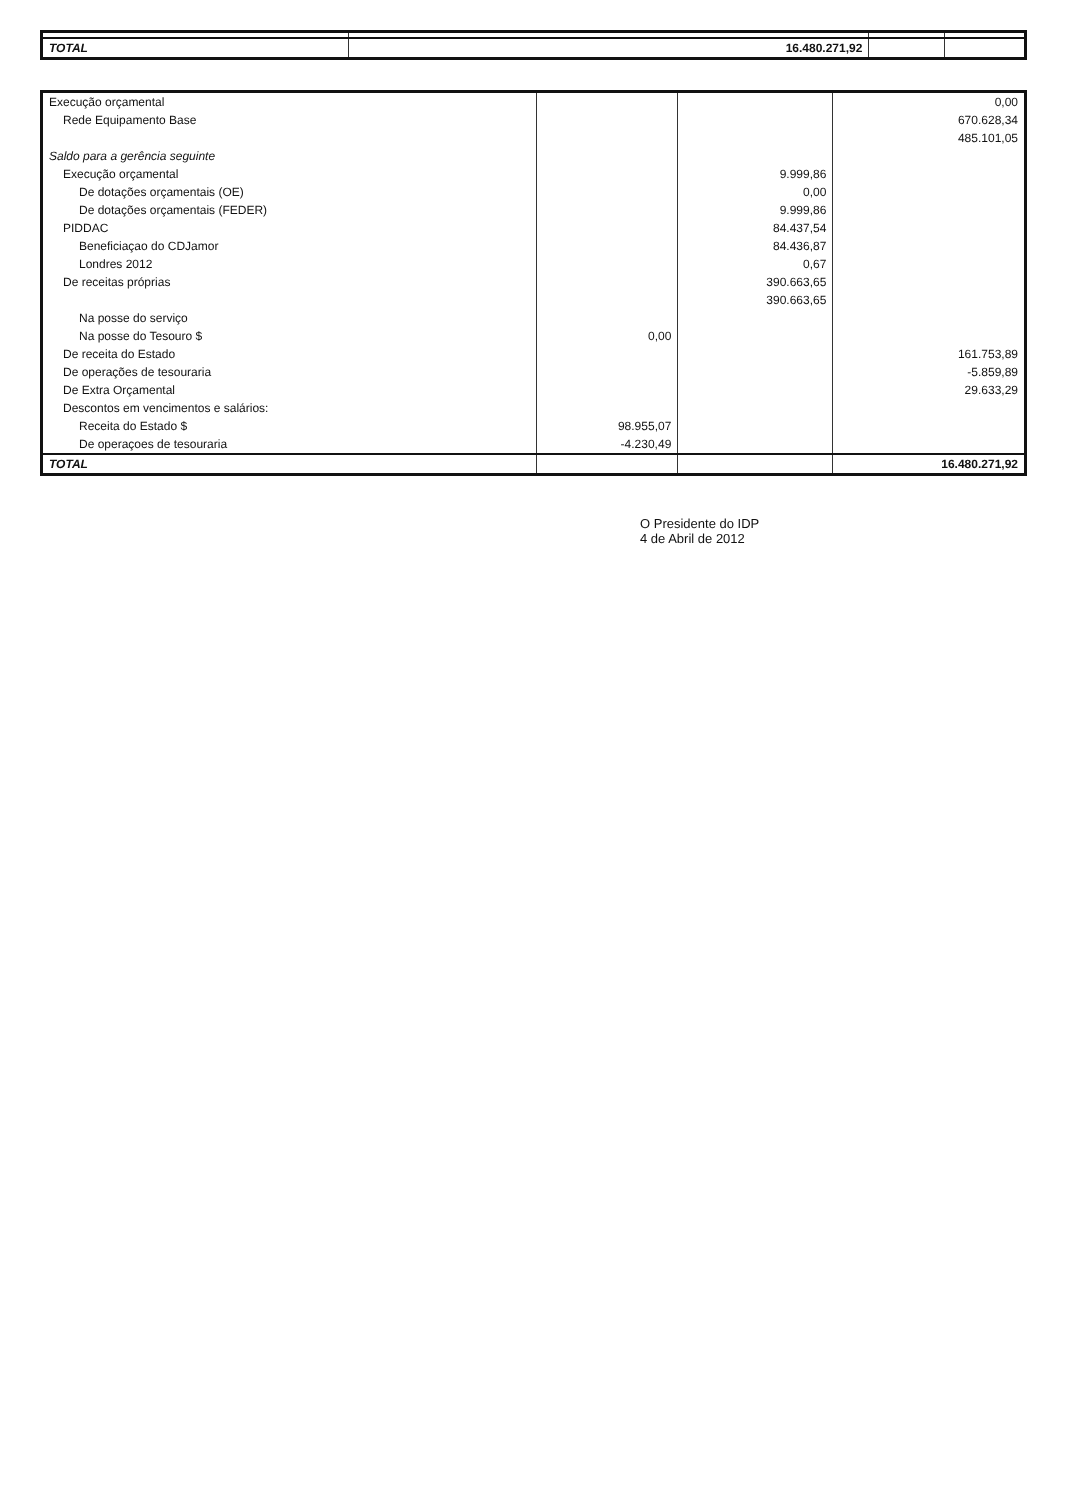| TOTAL | 16.480.271,92 | | |
| Execução orçamental | | | 0,00 |
| Rede Equipamento Base | | | 670.628,34 |
| | | | 485.101,05 |
| Saldo para a gerência seguinte | | | |
| Execução orçamental | | 9.999,86 | |
| De dotações orçamentais (OE) | | 0,00 | |
| De dotações orçamentais (FEDER) | | 9.999,86 | |
| PIDDAC | | 84.437,54 | |
| Beneficiaçao do CDJamor | | 84.436,87 | |
| Londres 2012 | | 0,67 | |
| De receitas próprias | | 390.663,65 | |
| | | 390.663,65 | |
| Na posse do serviço | | | |
| Na posse do Tesouro $ | 0,00 | | |
| De receita do Estado | | | 161.753,89 |
| De operações de tesouraria | | | -5.859,89 |
| De Extra Orçamental | | | 29.633,29 |
| Descontos em vencimentos e salários: | | | |
| Receita do Estado $ | 98.955,07 | | |
| De operaçoes de tesouraria | -4.230,49 | | |
| TOTAL | | | 16.480.271,92 |
O Presidente do IDP
4 de Abril de 2012